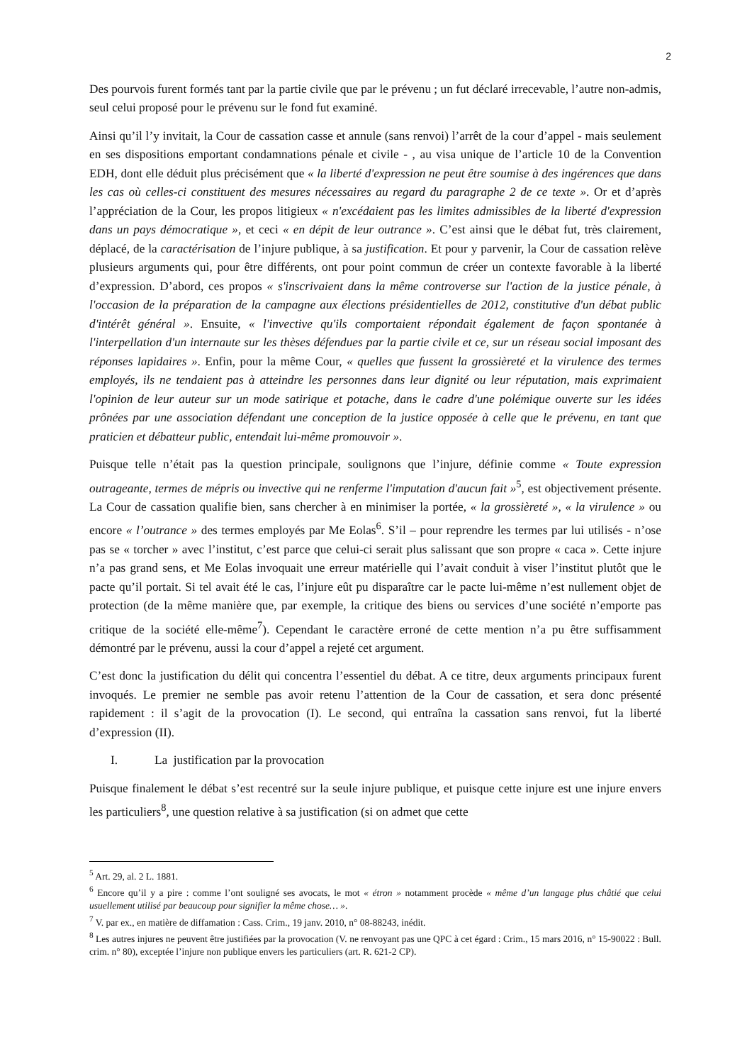2
Des pourvois furent formés tant par la partie civile que par le prévenu ; un fut déclaré irrecevable, l’autre non-admis, seul celui proposé pour le prévenu sur le fond fut examiné.
Ainsi qu’il l’y invitait, la Cour de cassation casse et annule (sans renvoi) l’arrêt de la cour d’appel - mais seulement en ses dispositions emportant condamnations pénale et civile - , au visa unique de l’article 10 de la Convention EDH, dont elle déduit plus précisément que « la liberté d'expression ne peut être soumise à des ingérences que dans les cas où celles-ci constituent des mesures nécessaires au regard du paragraphe 2 de ce texte ». Or et d’après l’appréciation de la Cour, les propos litigieux « n'excédaient pas les limites admissibles de la liberté d'expression dans un pays démocratique », et ceci « en dépit de leur outrance ». C’est ainsi que le débat fut, très clairement, déplacé, de la caractérisation de l’injure publique, à sa justification. Et pour y parvenir, la Cour de cassation relève plusieurs arguments qui, pour être différents, ont pour point commun de créer un contexte favorable à la liberté d’expression. D’abord, ces propos « s'inscrivaient dans la même controverse sur l'action de la justice pénale, à l'occasion de la préparation de la campagne aux élections présidentielles de 2012, constitutive d'un débat public d'intérêt général ». Ensuite, « l'invective qu'ils comportaient répondait également de façon spontanée à l'interpellation d'un internaute sur les thèses défendues par la partie civile et ce, sur un réseau social imposant des réponses lapidaires ». Enfin, pour la même Cour, « quelles que fussent la grossièreté et la virulence des termes employés, ils ne tendaient pas à atteindre les personnes dans leur dignité ou leur réputation, mais exprimaient l'opinion de leur auteur sur un mode satirique et potache, dans le cadre d'une polémique ouverte sur les idées prônées par une association défendant une conception de la justice opposée à celle que le prévenu, en tant que praticien et débatteur public, entendait lui-même promouvoir ».
Puisque telle n’était pas la question principale, soulignons que l’injure, définie comme « Toute expression outrageante, termes de mépris ou invective qui ne renferme l'imputation d'aucun fait »<sup>5</sup>, est objectivement présente. La Cour de cassation qualifie bien, sans chercher à en minimiser la portée, « la grossièreté », « la virulence » ou encore « l’outrance » des termes employés par Me Eolas<sup>6</sup>. S’il – pour reprendre les termes par lui utilisés - n’ose pas se « torcher » avec l’institut, c’est parce que celui-ci serait plus salissant que son propre « caca ». Cette injure n’a pas grand sens, et Me Eolas invoquait une erreur matérielle qui l’avait conduit à viser l’institut plutôt que le pacte qu’il portait. Si tel avait été le cas, l’injure eût pu disparaître car le pacte lui-même n’est nullement objet de protection (de la même manière que, par exemple, la critique des biens ou services d’une société n’emporte pas critique de la société elle-même<sup>7</sup>). Cependant le caractère erroné de cette mention n’a pu être suffisamment démontré par le prévenu, aussi la cour d’appel a rejeté cet argument.
C’est donc la justification du délit qui concentra l’essentiel du débat. A ce titre, deux arguments principaux furent invoqués. Le premier ne semble pas avoir retenu l’attention de la Cour de cassation, et sera donc présenté rapidement : il s’agit de la provocation (I). Le second, qui entraîna la cassation sans renvoi, fut la liberté d’expression (II).
I. La justification par la provocation
Puisque finalement le débat s’est recentré sur la seule injure publique, et puisque cette injure est une injure envers les particuliers<sup>8</sup>, une question relative à sa justification (si on admet que cette
<sup>5</sup> Art. 29, al. 2 L. 1881.
<sup>6</sup> Encore qu’il y a pire : comme l’ont souligné ses avocats, le mot « étron » notamment procède « même d’un langage plus châtié que celui usuellement utilisé par beaucoup pour signifier la même chose… ».
<sup>7</sup> V. par ex., en matière de diffamation : Cass. Crim., 19 janv. 2010, n° 08-88243, inédit.
<sup>8</sup> Les autres injures ne peuvent être justifiées par la provocation (V. ne renvoyant pas une QPC à cet égard : Crim., 15 mars 2016, n° 15-90022 : Bull. crim. n° 80), exceptée l’injure non publique envers les particuliers (art. R. 621-2 CP).